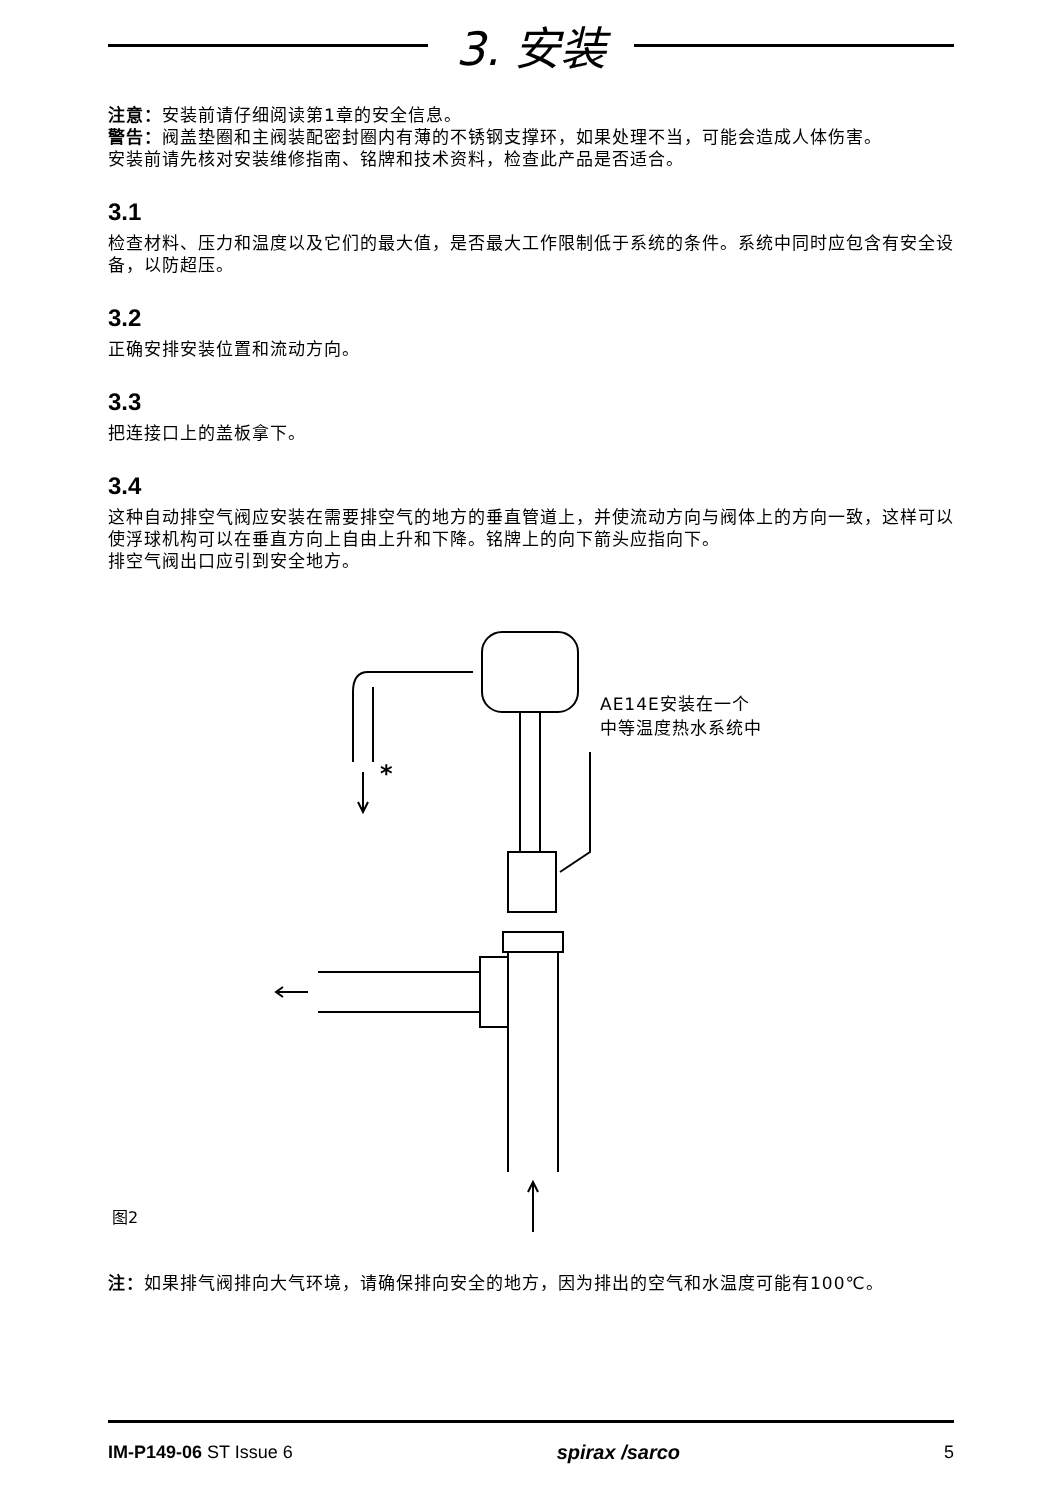3. 安装
注意：安装前请仔细阅读第1章的安全信息。
警告：阀盖垫圈和主阀装配密封圈内有薄的不锈钢支撑环，如果处理不当，可能会造成人体伤害。
安装前请先核对安装维修指南、铭牌和技术资料，检查此产品是否适合。
3.1
检查材料、压力和温度以及它们的最大值，是否最大工作限制低于系统的条件。系统中同时应包含有安全设备，以防超压。
3.2
正确安排安装位置和流动方向。
3.3
把连接口上的盖板拿下。
3.4
这种自动排空气阀应安装在需要排空气的地方的垂直管道上，并使流动方向与阀体上的方向一致，这样可以使浮球机构可以在垂直方向上自由上升和下降。铭牌上的向下箭头应指向下。
排空气阀出口应引到安全地方。
*
AE14E安装在一个
中等温度热水系统中
图2
注：如果排气阀排向大气环境，请确保排向安全的地方，因为排出的空气和水温度可能有100℃。
IM-P149-06 ST Issue 6 spirax /sarco 5